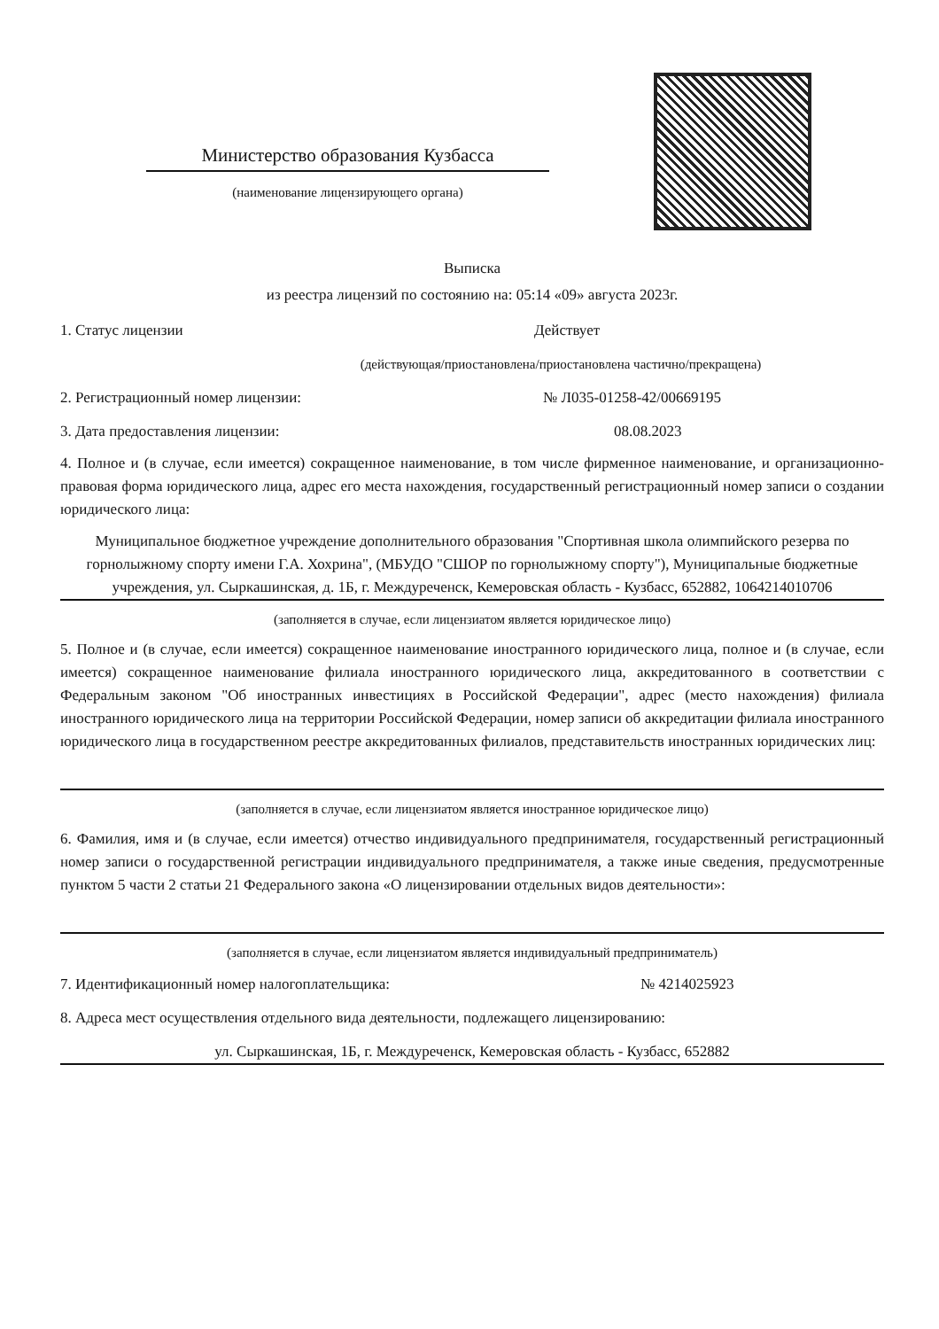Министерство образования Кузбасса
(наименование лицензирующего органа)
Выписка
из реестра лицензий по состоянию на: 05:14 «09» августа 2023г.
1. Статус лицензии Действует
(действующая/приостановлена/приостановлена частично/прекращена)
2. Регистрационный номер лицензии: № Л035-01258-42/00669195
3. Дата предоставления лицензии: 08.08.2023
4. Полное и (в случае, если имеется) сокращенное наименование, в том числе фирменное наименование, и организационно-правовая форма юридического лица, адрес его места нахождения, государственный регистрационный номер записи о создании юридического лица:
Муниципальное бюджетное учреждение дополнительного образования "Спортивная школа олимпийского резерва по горнолыжному спорту имени Г.А. Хохрина", (МБУДО "СШОР по горнолыжному спорту"), Муниципальные бюджетные учреждения, ул. Сыркашинская, д. 1Б, г. Междуреченск, Кемеровская область - Кузбасс, 652882, 1064214010706
(заполняется в случае, если лицензиатом является юридическое лицо)
5. Полное и (в случае, если имеется) сокращенное наименование иностранного юридического лица, полное и (в случае, если имеется) сокращенное наименование филиала иностранного юридического лица, аккредитованного в соответствии с Федеральным законом "Об иностранных инвестициях в Российской Федерации", адрес (место нахождения) филиала иностранного юридического лица на территории Российской Федерации, номер записи об аккредитации филиала иностранного юридического лица в государственном реестре аккредитованных филиалов, представительств иностранных юридических лиц:
(заполняется в случае, если лицензиатом является иностранное юридическое лицо)
6. Фамилия, имя и (в случае, если имеется) отчество индивидуального предпринимателя, государственный регистрационный номер записи о государственной регистрации индивидуального предпринимателя, а также иные сведения, предусмотренные пунктом 5 части 2 статьи 21 Федерального закона «О лицензировании отдельных видов деятельности»:
(заполняется в случае, если лицензиатом является индивидуальный предприниматель)
7. Идентификационный номер налогоплательщика: № 4214025923
8. Адреса мест осуществления отдельного вида деятельности, подлежащего лицензированию:
ул. Сыркашинская, 1Б, г. Междуреченск, Кемеровская область - Кузбасс, 652882